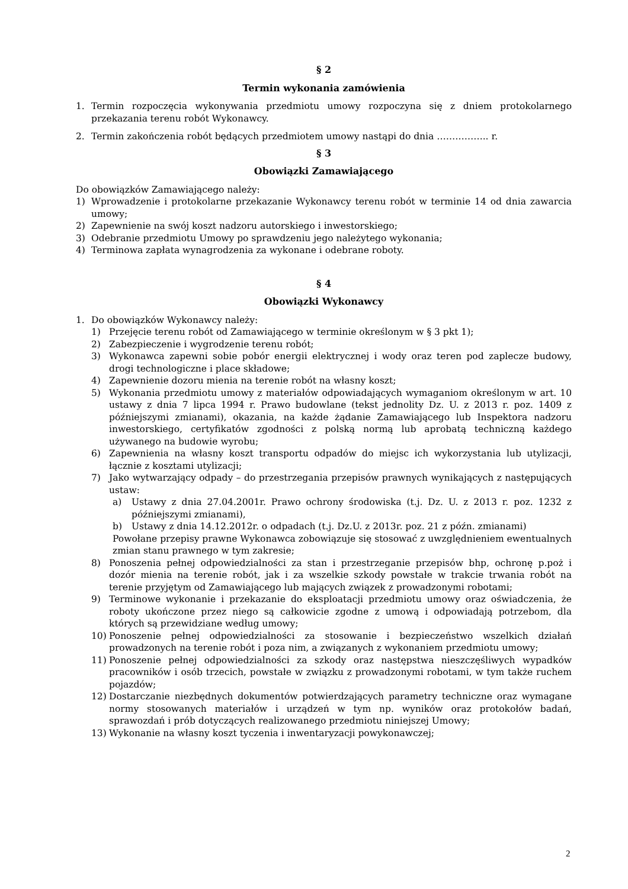§ 2
Termin wykonania zamówienia
1. Termin rozpoczęcia wykonywania przedmiotu umowy rozpoczyna się z dniem protokolarnego przekazania terenu robót Wykonawcy.
2. Termin zakończenia robót będących przedmiotem umowy nastąpi do dnia …………….. r.
§ 3
Obowiązki Zamawiającego
Do obowiązków Zamawiającego należy:
1) Wprowadzenie i protokolarne przekazanie Wykonawcy terenu robót w terminie 14 od dnia zawarcia umowy;
2) Zapewnienie na swój koszt nadzoru autorskiego i inwestorskiego;
3) Odebranie przedmiotu Umowy po sprawdzeniu jego należytego wykonania;
4) Terminowa zapłata wynagrodzenia za wykonane i odebrane roboty.
§ 4
Obowiązki Wykonawcy
1. Do obowiązków Wykonawcy należy:
1) Przejęcie terenu robót od Zamawiającego w terminie określonym w § 3 pkt 1);
2) Zabezpieczenie i wygrodzenie terenu robót;
3) Wykonawca zapewni sobie pobór energii elektrycznej i wody oraz teren pod zaplecze budowy, drogi technologiczne i place składowe;
4) Zapewnienie dozoru mienia na terenie robót na własny koszt;
5) Wykonania przedmiotu umowy z materiałów odpowiadających wymaganiom określonym w art. 10 ustawy z dnia 7 lipca 1994 r. Prawo budowlane (tekst jednolity Dz. U. z 2013 r. poz. 1409 z późniejszymi zmianami), okazania, na każde żądanie Zamawiającego lub Inspektora nadzoru inwestorskiego, certyfikatów zgodności z polską normą lub aprobatą techniczną każdego używanego na budowie wyrobu;
6) Zapewnienia na własny koszt transportu odpadów do miejsc ich wykorzystania lub utylizacji, łącznie z kosztami utylizacji;
7) Jako wytwarzający odpady – do przestrzegania przepisów prawnych wynikających z następujących ustaw:
a) Ustawy z dnia 27.04.2001r. Prawo ochrony środowiska (t.j. Dz. U. z 2013 r. poz. 1232 z późniejszymi zmianami),
b) Ustawy z dnia 14.12.2012r. o odpadach (t.j. Dz.U. z 2013r. poz. 21 z późn. zmianami)
Powołane przepisy prawne Wykonawca zobowiązuje się stosować z uwzględnieniem ewentualnych zmian stanu prawnego w tym zakresie;
8) Ponoszenia pełnej odpowiedzialności za stan i przestrzeganie przepisów bhp, ochronę p.poż i dozór mienia na terenie robót, jak i za wszelkie szkody powstałe w trakcie trwania robót na terenie przyjętym od Zamawiającego lub mających związek z prowadzonymi robotami;
9) Terminowe wykonanie i przekazanie do eksploatacji przedmiotu umowy oraz oświadczenia, że roboty ukończone przez niego są całkowicie zgodne z umową i odpowiadają potrzebom, dla których są przewidziane według umowy;
10) Ponoszenie pełnej odpowiedzialności za stosowanie i bezpieczeństwo wszelkich działań prowadzonych na terenie robót i poza nim, a związanych z wykonaniem przedmiotu umowy;
11) Ponoszenie pełnej odpowiedzialności za szkody oraz następstwa nieszczęśliwych wypadków pracowników i osób trzecich, powstałe w związku z prowadzonymi robotami, w tym także ruchem pojazdów;
12) Dostarczanie niezbędnych dokumentów potwierdzających parametry techniczne oraz wymagane normy stosowanych materiałów i urządzeń w tym np. wyników oraz protokołów badań, sprawozdań i prób dotyczących realizowanego przedmiotu niniejszej Umowy;
13) Wykonanie na własny koszt tyczenia i inwentaryzacji powykonawczej;
2